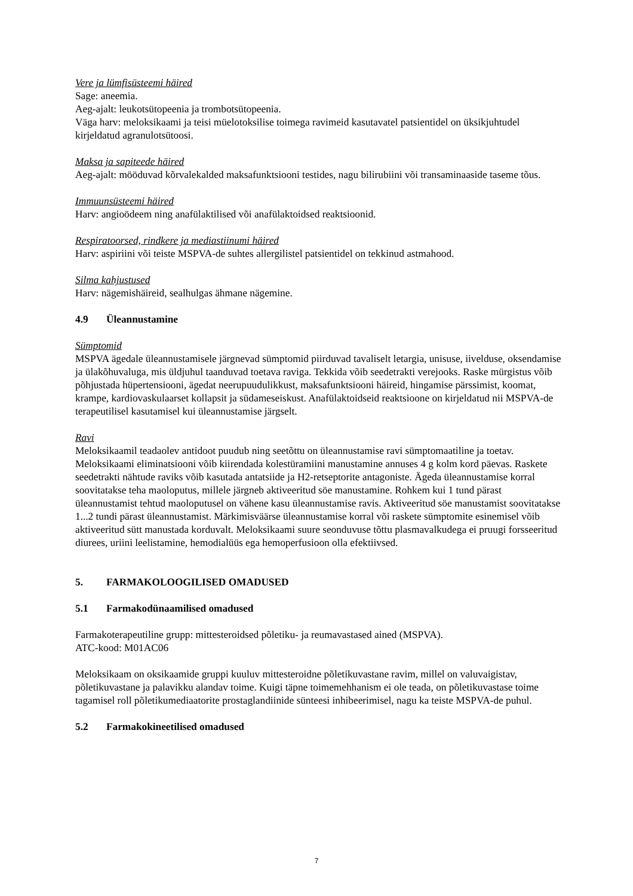Vere ja lümfisüsteemi häired
Sage: aneemia.
Aeg-ajalt: leukotsütopeenia ja trombotsütopeenia.
Väga harv: meloksikaami ja teisi müelotoksilise toimega ravimeid kasutavatel patsientidel on üksikjuhtudel kirjeldatud agranulotsütoosi.
Maksa ja sapiteede häired
Aeg-ajalt: mööduvad kõrvalekalded maksafunktsiooni testides, nagu bilirubiini või transaminaaside taseme tõus.
Immuunsüsteemi häired
Harv: angioödeem ning anafülaktilised või anafülaktoidsed reaktsioonid.
Respiratoorsed, rindkere ja mediastiinumi häired
Harv: aspiriini või teiste MSPVA-de suhtes allergilistel patsientidel on tekkinud astmahood.
Silma kahjustused
Harv: nägemishäireid, sealhulgas ähmane nägemine.
4.9 Üleannustamine
Sümptomid
MSPVA ägedale üleannustamisele järgnevad sümptomid piirduvad tavaliselt letargia, unisuse, iivelduse, oksendamise ja ülakõhuvaluga, mis üldjuhul taanduvad toetava raviga. Tekkida võib seedetrakti verejooks. Raske mürgistus võib põhjustada hüpertensiooni, ägedat neerupuudulikkust, maksafunktsiooni häireid, hingamise pärssimist, koomat, krampe, kardiovaskulaarset kollapsit ja südameseiskust. Anafülaktoidseid reaktsioone on kirjeldatud nii MSPVA-de terapeutilisel kasutamisel kui üleannustamise järgselt.
Ravi
Meloksikaamil teadaolev antidoot puudub ning seetõttu on üleannustamise ravi sümptomaatiline ja toetav. Meloksikaami eliminatsiooni võib kiirendada kolestüramiini manustamine annuses 4 g kolm kord päevas. Raskete seedetrakti nähtude raviks võib kasutada antatsiide ja H2-retseptorite antagoniste. Ägeda üleannustamise korral soovitatakse teha maoloputus, millele järgneb aktiveeritud söe manustamine. Rohkem kui 1 tund pärast üleannustamist tehtud maoloputusel on vähene kasu üleannustamise ravis. Aktiveeritud söe manustamist soovitatakse 1...2 tundi pärast üleannustamist. Märkimisväärse üleannustamise korral või raskete sümptomite esinemisel võib aktiveeritud sütt manustada korduvalt. Meloksikaami suure seonduvuse tõttu plasmavalkudega ei pruugi forsseeritud diurees, uriini leelistamine, hemodialüüs ega hemoperfusioon olla efektiivsed.
5. FARMAKOLOOGILISED OMADUSED
5.1 Farmakodünaamilised omadused
Farmakoterapeutiline grupp: mittesteroidsed põletiku- ja reumavastased ained (MSPVA).
ATC-kood: M01AC06
Meloksikaam on oksikaamide gruppi kuuluv mittesteroidne põletikuvastane ravim, millel on valuvaigistav, põletikuvastane ja palavikku alandav toime. Kuigi täpne toimemehhanism ei ole teada, on põletikuvastase toime tagamisel roll põletikumediaatorite prostaglandiinide sünteesi inhibeerimisel, nagu ka teiste MSPVA-de puhul.
5.2 Farmakokineetilised omadused
7